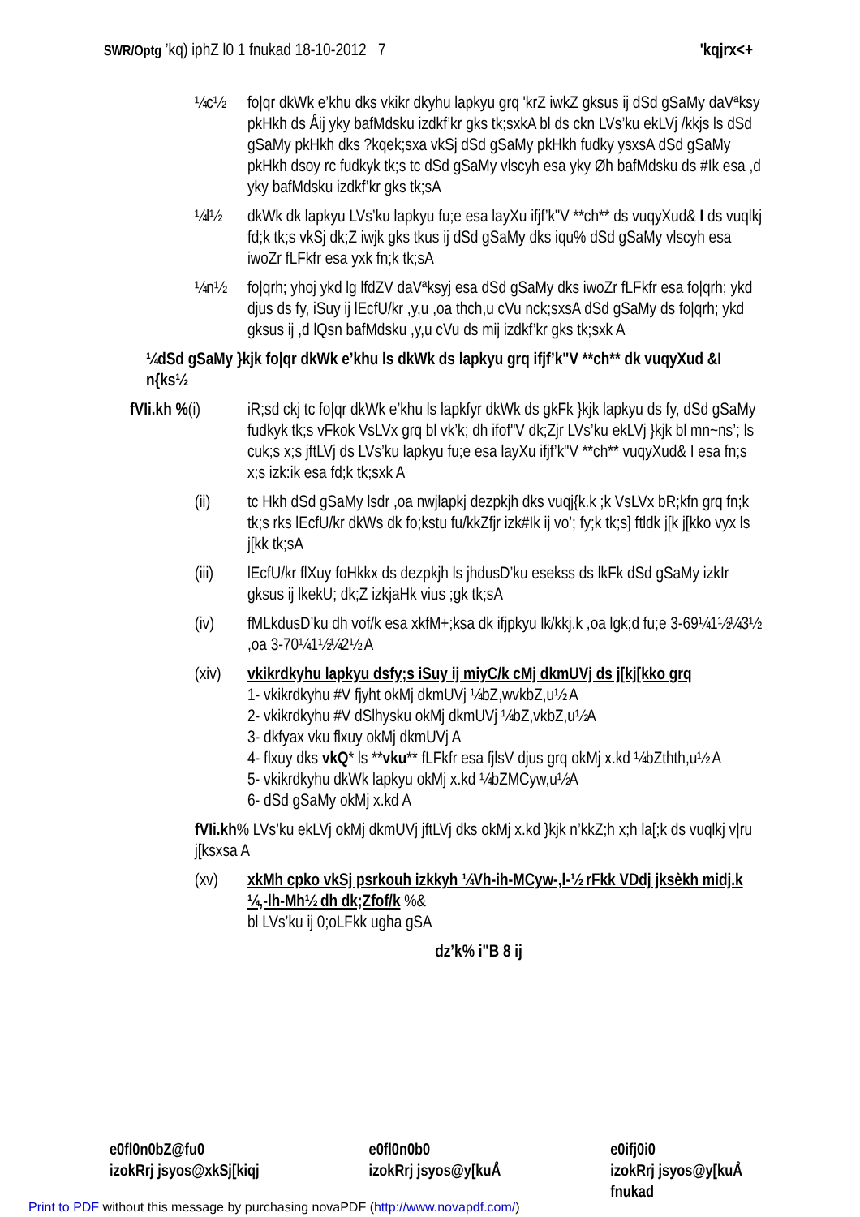SWR/Optg ’kq) iphZ l0 1 fnukad 18-10-2012 7 'kqjrx<+
¼c½ fo|qr dkWk e’khu dks vkikr dkyhu lapkyu grq 'krZ iwkZ gksus ij dSd gSaMy daVªksy pkHkh ds Åij yky bafMdsku izdkf’kr gks tk;sxkA bl ds ckn LVs’ku ekLVj /kkjs ls dSd gSaMy pkHkh dks ?kqek;sxa vkSj dSd gSaMy pkHkh fudky ysxsA dSd gSaMy pkHkh dsoy rc fudkyk tk;s tc dSd gSaMy vlscyh esa yky Øh bafMdsku ds #Ik esa ,d yky bafMdsku izdkf’kr gks tk;sA
¼l½ dkWk dk lapkyu LVs’ku lapkyu fu;e esa layXu ifjf’k"V **ch** ds vuqyXud& I ds vuqlkj fd;k tk;s vkSj dk;Z iwjk gks tkus ij dSd gSaMy dks iqu% dSd gSaMy vlscyh esa iwoZr fLFkfr esa yxk fn;k tk;sA
¼n½ fo|qrh; yhoj ykd lg lfdZV daVªksyj esa dSd gSaMy dks iwoZr fLFkfr esa fo|qrh; ykd djus ds fy, iSuy ij lEcfU/kr ,y,u ,oa thch,u cVu nck;sxsA dSd gSaMy ds fo|qrh; ykd gksus ij ,d lQsn bafMdsku ,y,u cVu ds mij izdkf’kr gks tk;sxk A
¼dSd gSaMy }kjk fo|qr dkWk e’khu ls dkWk ds lapkyu grq ifjf’k"V **ch** dk vuqyXud &I n{ks½
fVIi.kh %(i)
iR;sd ckj tc fo|qr dkWk e’khu ls lapkfyr dkWk ds gkFk }kjk lapkyu ds fy, dSd gSaMy fudkyk tk;s vFkok VsLVx grq bl vk’k; dh ifof"V dk;Zjr LVs’ku ekLVj }kjk bl mn~ns’; ls cuk;s x;s jftLVj ds LVs’ku lapkyu fu;e esa layXu ifjf’k"V **ch** vuqyXud& I esa fn;s x;s izk:ik esa fd;k tk;sxk A
(ii) tc Hkh dSd gSaMy lsdr ,oa nwjlapkj dezpkjh dks vuqj{k.k ;k VsLVx bR;kfn grq fn;k tk;s rks lEcfU/kr dkWs dk fo;kstu fu/kkZfjr izk#Ik ij vo’; fy;k tk;s] ftldk j[k j[kko vyx ls j[kk tk;sA
(iii) lEcfU/kr flXuy foHkkx ds dezpkjh ls jhdusD’ku esekss ds lkFk dSd gSaMy izkIr gksus ij lkekU; dk;Z izkjaHk vius ;gk tk;sA
(iv) fMLkdusD’ku dh vof/k esa xkfM+;ksa dk ifjpkyu lk/kkj.k ,oa lgk;d fu;e 3-69¼1½¼3½ ,oa 3-70¼1½¼2½ A
(xiv) vkikrdkyhu lapkyu dsfy;s iSuy ij miyC/k cMj dkmUVj ds j[kj[kko grq
1- vkikrdkyhu #V fjyht okMj dkmUVj ¼bZ,wvkbZ,u½ A
2- vkikrdkyhu #V dSlhysku okMj dkmUVj ¼bZ,vkbZ,u½A
3- dkfyax vku flxuy okMj dkmUVj A
4- flxuy dks vkQ* ls **vku** fLFkfr esa fjlsV djus grq okMj x.kd ¼bZthth,u½ A
5- vkikrdkyhu dkWk lapkyu okMj x.kd ¼bZMCyw,u½A
6- dSd gSaMy okMj x.kd A
fVIi.kh% LVs’ku ekLVj okMj dkmUVj jftLVj dks okMj x.kd }kjk n’kkZ;h x;h la[;k ds vuqlkj v|ru j[ksxsa A
(xv) xkMh cpko vkSj psrkouh izkkyh ¼Vh-ih-MCyw-,l-½ rFkk VDdj jksèkh midj.k ¼,-lh-Mh½ dh dk;Zfof/k %&
bl LVs’ku ij 0;oLFkk ugha gSA
dz’k% i"B 8 ij
e0fl0n0bZ@fu0
izokRrj jsyos@xkSj[kiqj
e0fl0n0b0
izokRrj jsyos@y[kuÅ
e0ifj0i0
izokRrj jsyos@y[kuÅ
fnukad
Print to PDF without this message by purchasing novaPDF (http://www.novapdf.com/)